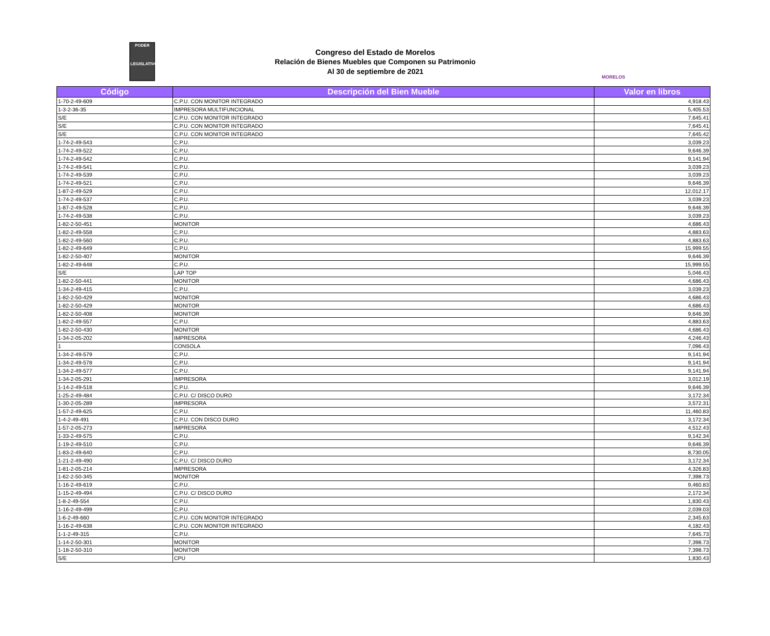PODER
LEGISLATIVO
Congreso del Estado de Morelos
Relación de Bienes Muebles que Componen su Patrimonio
Al 30 de septiembre de 2021
MORELOS
| Código | Descripción del Bien Mueble | Valor en libros |
| --- | --- | --- |
| 1-70-2-49-609 | C.P.U. CON MONITOR INTEGRADO | 4,918.43 |
| 1-3-2-36-35 | IMPRESORA MULTIFUNCIONAL | 5,405.53 |
| S/E | C.P.U. CON MONITOR INTEGRADO | 7,645.41 |
| S/E | C.P.U. CON MONITOR INTEGRADO | 7,645.41 |
| S/E | C.P.U. CON MONITOR INTEGRADO | 7,645.42 |
| 1-74-2-49-543 | C.P.U. | 3,039.23 |
| 1-74-2-49-522 | C.P.U. | 9,646.39 |
| 1-74-2-49-542 | C.P.U. | 9,141.94 |
| 1-74-2-49-541 | C.P.U. | 3,039.23 |
| 1-74-2-49-539 | C.P.U. | 3,039.23 |
| 1-74-2-49-521 | C.P.U. | 9,646.39 |
| 1-87-2-49-529 | C.P.U. | 12,012.17 |
| 1-74-2-49-537 | C.P.U. | 3,039.23 |
| 1-87-2-49-528 | C.P.U. | 9,646.39 |
| 1-74-2-49-538 | C.P.U. | 3,039.23 |
| 1-82-2-50-451 | MONITOR | 4,686.43 |
| 1-82-2-49-558 | C.P.U. | 4,883.63 |
| 1-82-2-49-560 | C.P.U. | 4,883.63 |
| 1-82-2-49-649 | C.P.U. | 15,999.55 |
| 1-82-2-50-407 | MONITOR | 9,646.39 |
| 1-82-2-49-648 | C.P.U. | 15,999.55 |
| S/E | LAP TOP | 5,046.43 |
| 1-82-2-50-441 | MONITOR | 4,686.43 |
| 1-34-2-49-415 | C.P.U. | 3,039.23 |
| 1-82-2-50-429 | MONITOR | 4,686.43 |
| 1-82-2-50-429 | MONITOR | 4,686.43 |
| 1-82-2-50-408 | MONITOR | 9,646.39 |
| 1-82-2-49-557 | C.P.U. | 4,883.63 |
| 1-82-2-50-430 | MONITOR | 4,686.43 |
| 1-34-2-05-202 | IMPRESORA | 4,246.43 |
| 1 | CONSOLA | 7,096.43 |
| 1-34-2-49-579 | C.P.U. | 9,141.94 |
| 1-34-2-49-578 | C.P.U. | 9,141.94 |
| 1-34-2-49-577 | C.P.U. | 9,141.94 |
| 1-34-2-05-291 | IMPRESORA | 3,012.19 |
| 1-14-2-49-518 | C.P.U. | 9,646.39 |
| 1-25-2-49-484 | C.P.U. C/ DISCO DURO | 3,172.34 |
| 1-30-2-05-289 | IMPRESORA | 3,572.31 |
| 1-57-2-49-625 | C.P.U. | 11,460.83 |
| 1-4-2-49-491 | C.P.U. CON DISCO DURO | 3,172.34 |
| 1-57-2-05-273 | IMPRESORA | 4,512.43 |
| 1-33-2-49-575 | C.P.U. | 9,142.34 |
| 1-19-2-49-510 | C.P.U. | 9,646.39 |
| 1-83-2-49-640 | C.P.U. | 8,730.05 |
| 1-21-2-49-490 | C.P.U. C/ DISCO DURO | 3,172.34 |
| 1-81-2-05-214 | IMPRESORA | 4,326.83 |
| 1-62-2-50-345 | MONITOR | 7,398.73 |
| 1-16-2-49-619 | C.P.U. | 9,460.83 |
| 1-15-2-49-494 | C.P.U. C/ DISCO DURO | 2,172.34 |
| 1-8-2-49-554 | C.P.U. | 1,830.43 |
| 1-16-2-49-499 | C.P.U. | 2,039.03 |
| 1-6-2-49-660 | C.P.U. CON MONITOR INTEGRADO | 2,345.63 |
| 1-16-2-49-638 | C.P.U. CON MONITOR INTEGRADO | 4,182.43 |
| 1-1-2-49-315 | C.P.U. | 7,645.73 |
| 1-14-2-50-301 | MONITOR | 7,398.73 |
| 1-18-2-50-310 | MONITOR | 7,398.73 |
| S/E | CPU | 1,830.43 |